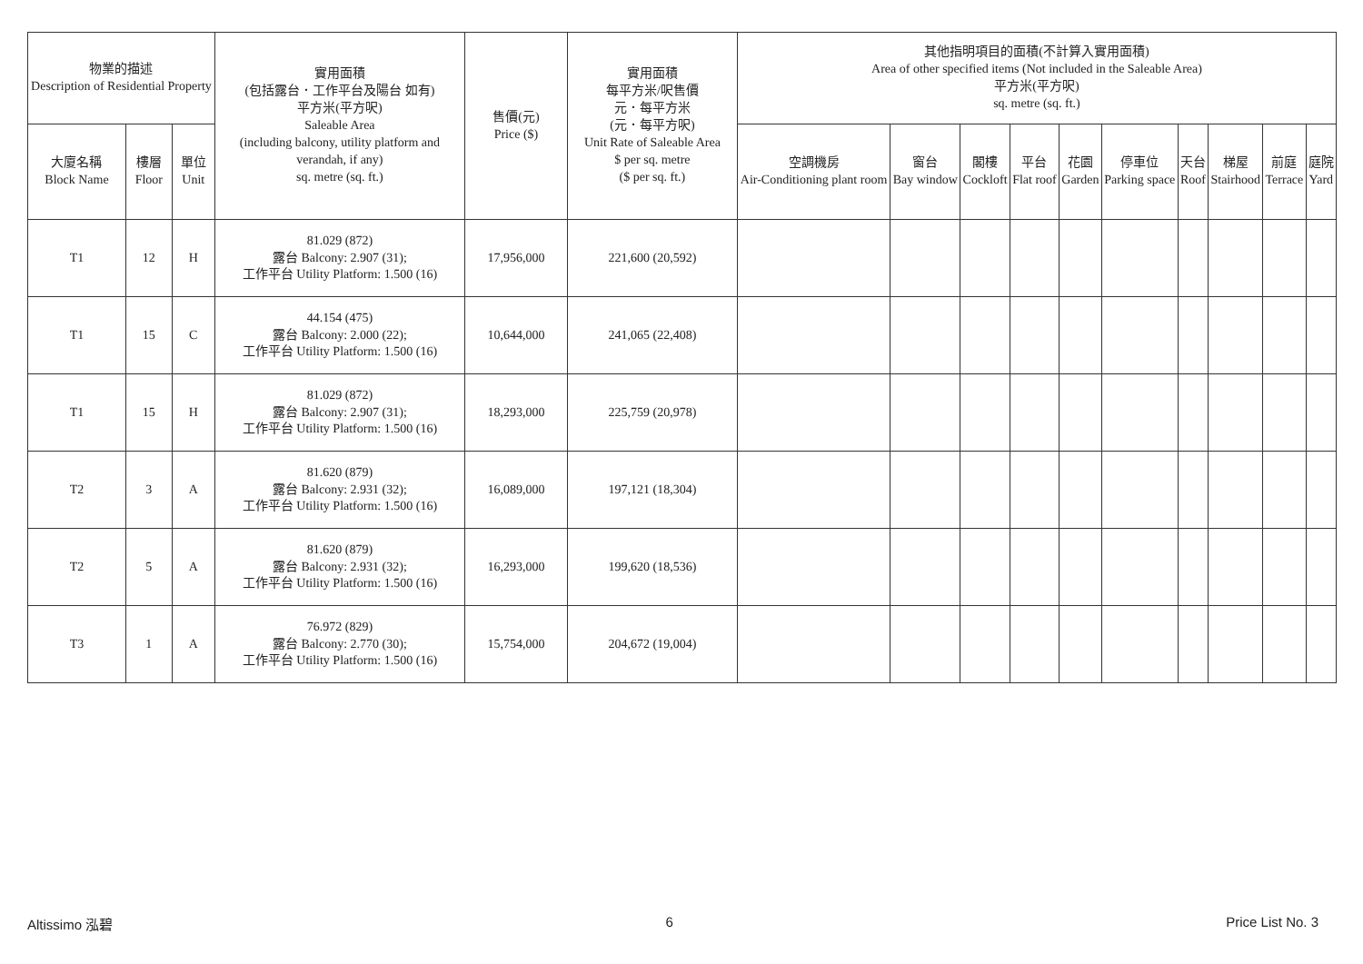| 物業的描述 Description of Residential Property | | | 實用面積 (包括露台．工作平台及陽台 如有) 平方米(平方呎) Saleable Area (including balcony, utility platform and verandah, if any) sq. metre (sq. ft.) | 售價(元) Price ($) | 實用面積 每平方米/呎售價 元．每平方米 (元．每平方呎) Unit Rate of Saleable Area $ per sq. metre ($ per sq. ft.) | 其他指明項目的面積(不計算入實用面積) Area of other specified items (Not included in the Saleable Area) 平方米(平方呎) sq. metre (sq. ft.) | | | | | | | | | |
| --- | --- | --- | --- | --- | --- | --- | --- | --- | --- | --- | --- | --- | --- | --- | --- |
| 大廈名稱 Block Name | 樓層 Floor | 單位 Unit | | | | 空調機房 Air-Conditioning plant room | 窗台 Bay window | 閣樓 Cockloft | 平台 Flat roof | 花園 Garden | 停車位 Parking space | 天台 Roof | 梯屋 Stairhood | 前庭 Terrace | 庭院 Yard |
| T1 | 12 | H | 81.029 (872) 露台 Balcony: 2.907 (31); 工作平台 Utility Platform: 1.500 (16) | 17,956,000 | 221,600 (20,592) | | | | | | | | | | |
| T1 | 15 | C | 44.154 (475) 露台 Balcony: 2.000 (22); 工作平台 Utility Platform: 1.500 (16) | 10,644,000 | 241,065 (22,408) | | | | | | | | | | |
| T1 | 15 | H | 81.029 (872) 露台 Balcony: 2.907 (31); 工作平台 Utility Platform: 1.500 (16) | 18,293,000 | 225,759 (20,978) | | | | | | | | | | |
| T2 | 3 | A | 81.620 (879) 露台 Balcony: 2.931 (32); 工作平台 Utility Platform: 1.500 (16) | 16,089,000 | 197,121 (18,304) | | | | | | | | | | |
| T2 | 5 | A | 81.620 (879) 露台 Balcony: 2.931 (32); 工作平台 Utility Platform: 1.500 (16) | 16,293,000 | 199,620 (18,536) | | | | | | | | | | |
| T3 | 1 | A | 76.972 (829) 露台 Balcony: 2.770 (30); 工作平台 Utility Platform: 1.500 (16) | 15,754,000 | 204,672 (19,004) | | | | | | | | | | |
Altissimo 泓碧 6 Price List No. 3